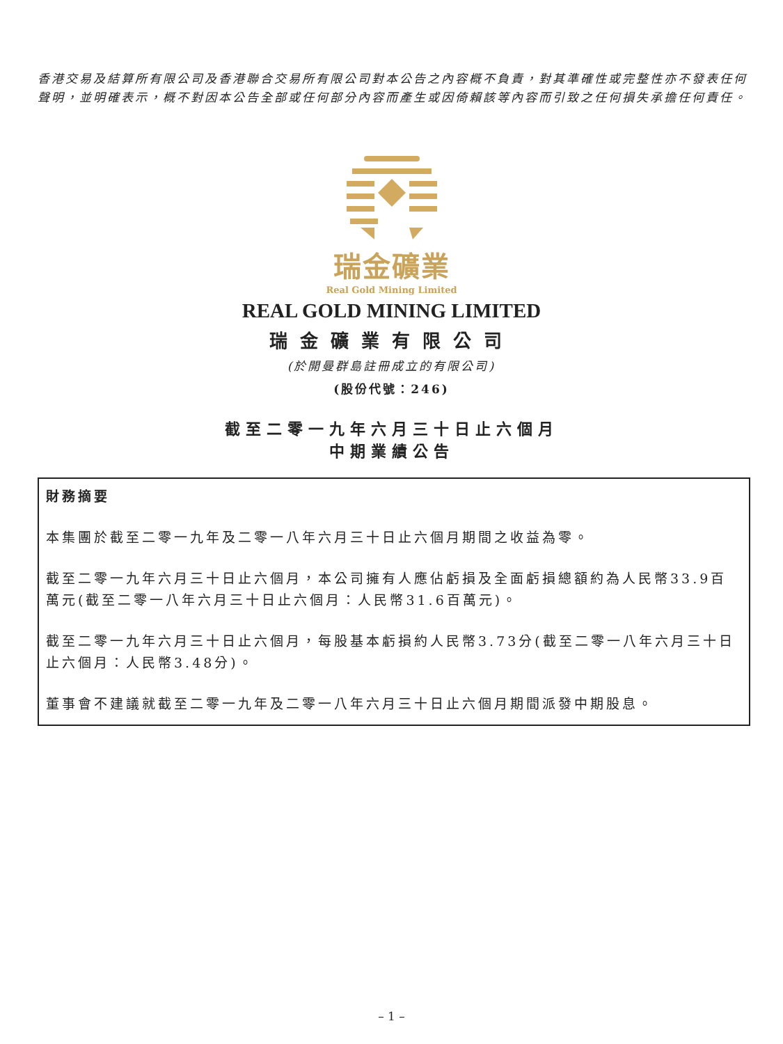香港交易及結算所有限公司及香港聯合交易所有限公司對本公告之內容概不負責，對其準確性或完整性亦不發表任何聲明，並明確表示，概不對因本公告全部或任何部分內容而產生或因倚賴該等內容而引致之任何損失承擔任何責任。
瑞金礦業
Real Gold Mining Limited
REAL GOLD MINING LIMITED
瑞金礦業有限公司
(於開曼群島註冊成立的有限公司)
(股份代號：246)
截至二零一九年六月三十日止六個月
中期業績公告
財務摘要
本集團於截至二零一九年及二零一八年六月三十日止六個月期間之收益為零。
截至二零一九年六月三十日止六個月，本公司擁有人應佔虧損及全面虧損總額約為人民幣33.9百萬元(截至二零一八年六月三十日止六個月：人民幣31.6百萬元)。
截至二零一九年六月三十日止六個月，每股基本虧損約人民幣3.73分(截至二零一八年六月三十日止六個月：人民幣3.48分)。
董事會不建議就截至二零一九年及二零一八年六月三十日止六個月期間派發中期股息。
– 1 –